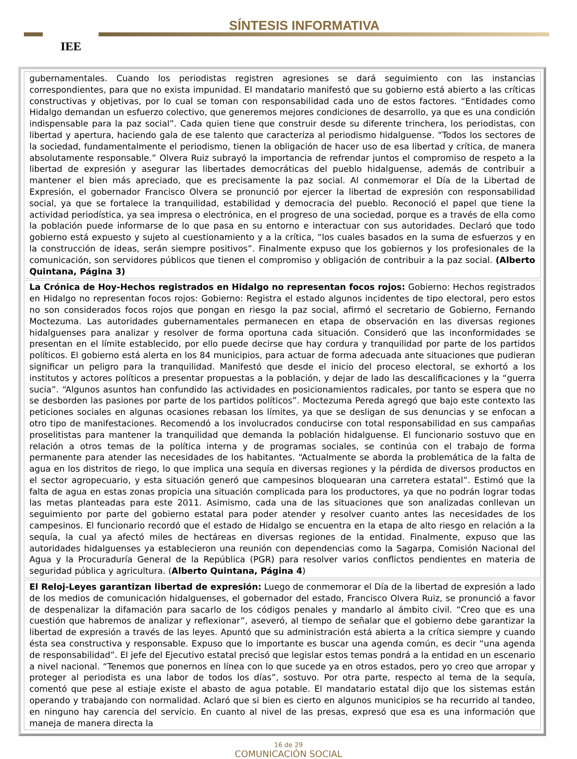IEE SÍNTESIS INFORMATIVA
gubernamentales. Cuando los periodistas registren agresiones se dará seguimiento con las instancias correspondientes, para que no exista impunidad. El mandatario manifestó que su gobierno está abierto a las críticas constructivas y objetivas, por lo cual se toman con responsabilidad cada uno de estos factores. “Entidades como Hidalgo demandan un esfuerzo colectivo, que generemos mejores condiciones de desarrollo, ya que es una condición indispensable para la paz social”. Cada quien tiene que construir desde su diferente trinchera, los periodistas, con libertad y apertura, haciendo gala de ese talento que caracteriza al periodismo hidalguense. “Todos los sectores de la sociedad, fundamentalmente el periodismo, tienen la obligación de hacer uso de esa libertad y crítica, de manera absolutamente responsable.” Olvera Ruiz subrayó la importancia de refrendar juntos el compromiso de respeto a la libertad de expresión y asegurar las libertades democráticas del pueblo hidalguense, además de contribuir a mantener el bien más apreciado, que es precisamente la paz social. Al conmemorar el Día de la Libertad de Expresión, el gobernador Francisco Olvera se pronunció por ejercer la libertad de expresión con responsabilidad social, ya que se fortalece la tranquilidad, estabilidad y democracia del pueblo. Reconoció el papel que tiene la actividad periodística, ya sea impresa o electrónica, en el progreso de una sociedad, porque es a través de ella como la población puede informarse de lo que pasa en su entorno e interactuar con sus autoridades. Declaró que todo gobierno está expuesto y sujeto al cuestionamiento y a la crítica, “los cuales basados en la suma de esfuerzos y en la construcción de ideas, serán siempre positivos”. Finalmente expuso que los gobiernos y los profesionales de la comunicación, son servidores públicos que tienen el compromiso y obligación de contribuir a la paz social. (Alberto Quintana, Página 3)
La Crónica de Hoy-Hechos registrados en Hidalgo no representan focos rojos: Gobierno: Hechos registrados en Hidalgo no representan focos rojos: Gobierno: Registra el estado algunos incidentes de tipo electoral, pero estos no son considerados focos rojos que pongan en riesgo la paz social, afirmó el secretario de Gobierno, Fernando Moctezuma. Las autoridades gubernamentales permanecen en etapa de observación en las diversas regiones hidalguenses para analizar y resolver de forma oportuna cada situación. Consideró que las inconformidades se presentan en el límite establecido, por ello puede decirse que hay cordura y tranquilidad por parte de los partidos políticos. El gobierno está alerta en los 84 municipios, para actuar de forma adecuada ante situaciones que pudieran significar un peligro para la tranquilidad. Manifestó que desde el inicio del proceso electoral, se exhortó a los institutos y actores políticos a presentar propuestas a la población, y dejar de lado las descalificaciones y la “guerra sucia”. “Algunos asuntos han confundido las actividades en posicionamientos radicales, por tanto se espera que no se desborden las pasiones por parte de los partidos políticos”. Moctezuma Pereda agregó que bajo este contexto las peticiones sociales en algunas ocasiones rebasan los límites, ya que se desligan de sus denuncias y se enfocan a otro tipo de manifestaciones. Recomendó a los involucrados conducirse con total responsabilidad en sus campañas proselitistas para mantener la tranquilidad que demanda la población hidalguense. El funcionario sostuvo que en relación a otros temas de la política interna y de programas sociales, se continúa con el trabajo de forma permanente para atender las necesidades de los habitantes. “Actualmente se aborda la problemática de la falta de agua en los distritos de riego, lo que implica una sequía en diversas regiones y la pérdida de diversos productos en el sector agropecuario, y esta situación generó que campesinos bloquearan una carretera estatal”. Estimó que la falta de agua en estas zonas propicia una situación complicada para los productores, ya que no podrán lograr todas las metas planteadas para este 2011. Asimismo, cada una de las situaciones que son analizadas conllevan un seguimiento por parte del gobierno estatal para poder atender y resolver cuanto antes las necesidades de los campesinos. El funcionario recordó que el estado de Hidalgo se encuentra en la etapa de alto riesgo en relación a la sequía, la cual ya afectó miles de hectáreas en diversas regiones de la entidad. Finalmente, expuso que las autoridades hidalguenses ya establecieron una reunión con dependencias como la Sagarpa, Comisión Nacional del Agua y la Procuraduría General de la República (PGR) para resolver varios conflictos pendientes en materia de seguridad pública y agricultura. (Alberto Quintana, Página 4)
El Reloj-Leyes garantizan libertad de expresión: Luego de conmemorar el Día de la libertad de expresión a lado de los medios de comunicación hidalguenses, el gobernador del estado, Francisco Olvera Ruiz, se pronunció a favor de despenalizar la difamación para sacarlo de los códigos penales y mandarlo al ámbito civil. “Creo que es una cuestión que habremos de analizar y reflexionar”, aseveró, al tiempo de señalar que el gobierno debe garantizar la libertad de expresión a través de las leyes. Apuntó que su administración está abierta a la crítica siempre y cuando ésta sea constructiva y responsable. Expuso que lo importante es buscar una agenda común, es decir “una agenda de responsabilidad”. El jefe del Ejecutivo estatal precisó que legislar estos temas pondrá a la entidad en un escenario a nivel nacional. “Tenemos que ponernos en línea con lo que sucede ya en otros estados, pero yo creo que arropar y proteger al periodista es una labor de todos los días”, sostuvo. Por otra parte, respecto al tema de la sequía, comentó que pese al estiaje existe el abasto de agua potable. El mandatario estatal dijo que los sistemas están operando y trabajando con normalidad. Aclaró que si bien es cierto en algunos municipios se ha recurrido al tandeo, en ninguno hay carencia del servicio. En cuanto al nivel de las presas, expresó que esa es una información que maneja de manera directa la
16 de 29
COMUNICACIÓN SOCIAL